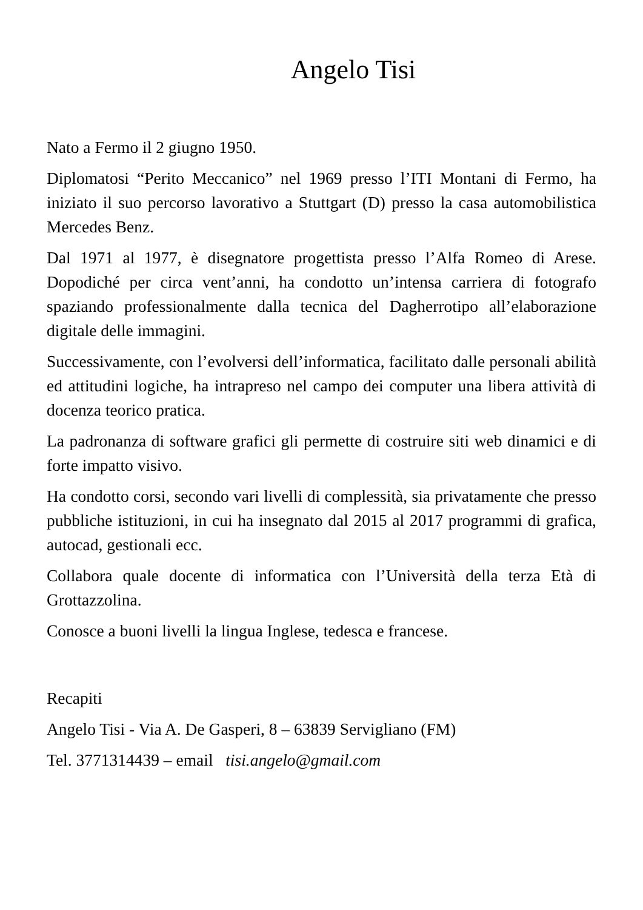Angelo Tisi
Nato a Fermo il 2 giugno 1950.
Diplomatosi “Perito Meccanico” nel 1969 presso l’ITI Montani di Fermo, ha iniziato il suo percorso lavorativo a Stuttgart (D) presso la casa automobilistica Mercedes Benz.
Dal 1971 al 1977, è disegnatore progettista presso l’Alfa Romeo di Arese. Dopodiché per circa vent’anni, ha condotto un’intensa carriera di fotografo spaziando professionalmente dalla tecnica del Dagherrotipo all’elaborazione digitale delle immagini.
Successivamente, con l’evolversi dell’informatica, facilitato dalle personali abilità ed attitudini logiche, ha intrapreso nel campo dei computer una libera attività di docenza teorico pratica.
La padronanza di software grafici gli permette di costruire siti web dinamici e di forte impatto visivo.
Ha condotto corsi, secondo vari livelli di complessità, sia privatamente che presso pubbliche istituzioni, in cui ha insegnato dal 2015 al 2017 programmi di grafica, autocad, gestionali ecc.
Collabora quale docente di informatica con l’Università della terza Età di Grottazzolina.
Conosce a buoni livelli la lingua Inglese, tedesca e francese.
Recapiti
Angelo Tisi - Via A. De Gasperi, 8 – 63839 Servigliano (FM)
Tel. 3771314439 – email tisi.angelo@gmail.com